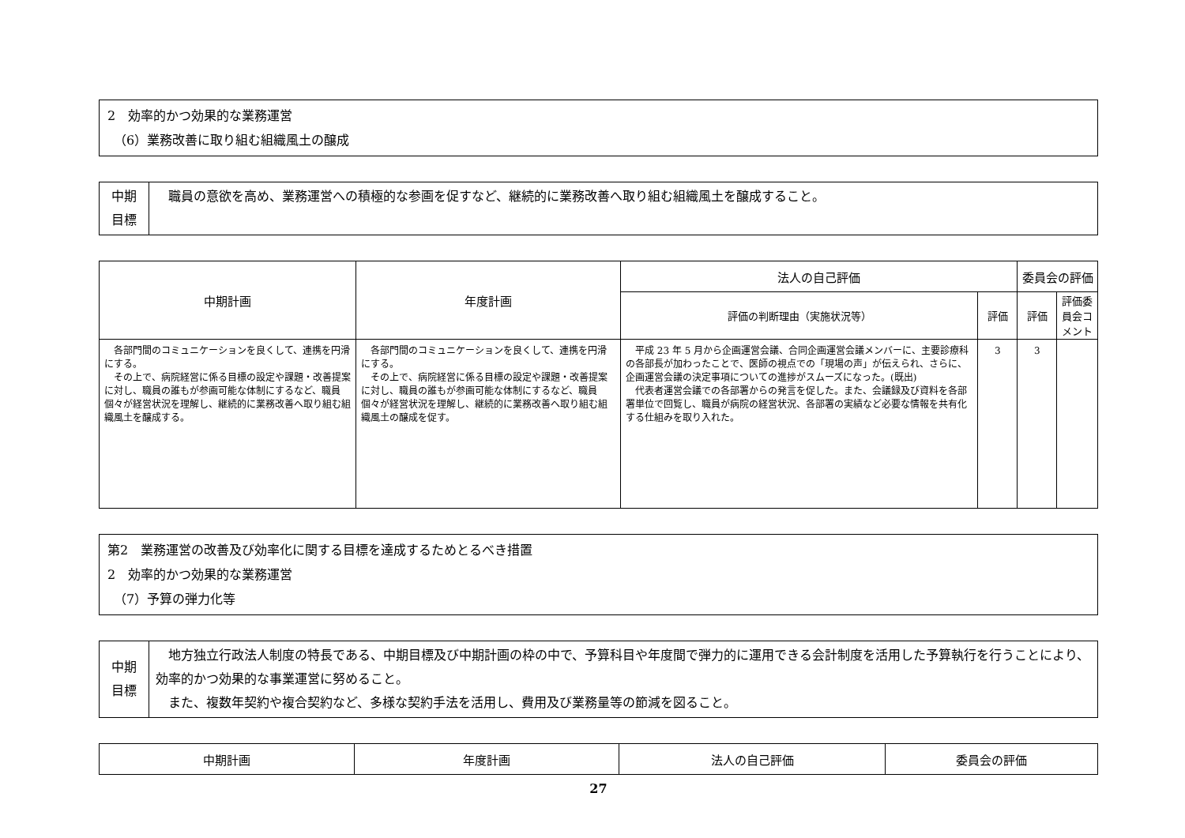2　効率的かつ効果的な業務運営
　（6）業務改善に取り組む組織風土の醸成
| 中期 目標 | 職員の意欲を高め、業務運営への積極的な参画を促すなど、継続的に業務改善へ取り組む組織風土を醸成すること。 |
| 中期計画 | 年度計画 | 法人の自己評価 | | 委員会の評価 | |
| --- | --- | --- | --- | --- | --- |
| | | 評価の判断理由（実施状況等） | 評価 | 評価 | 評価委員会コメント |
| 各部門間のコミュニケーションを良くして、連携を円滑にする。 その上で、病院経営に係る目標の設定や課題・改善提案に対し、職員の誰もが参画可能な体制にするなど、職員個々が経営状況を理解し、継続的に業務改善へ取り組む組織風土を醸成する。 | 各部門間のコミュニケーションを良くして、連携を円滑にする。 その上で、病院経営に係る目標の設定や課題・改善提案に対し、職員の誰もが参画可能な体制にするなど、職員個々が経営状況を理解し、継続的に業務改善へ取り組む組織風土の醸成を促す。 | 平成 23 年 5 月から企画運営会議、合同企画運営会議メンバーに、主要診療科の各部長が加わったことで、医師の視点での「現場の声」が伝えられ、さらに、企画運営会議の決定事項についての進捗がスムーズになった。(既出) 代表者運営会議での各部署からの発言を促した。また、会議録及び資料を各部署単位で回覧し、職員が病院の経営状況、各部署の実績など必要な情報を共有化する仕組みを取り入れた。 | 3 | 3 | |
第2　業務運営の改善及び効率化に関する目標を達成するためとるべき措置
2　効率的かつ効果的な業務運営
　（7）予算の弾力化等
| 中期 目標 | 地方独立行政法人制度の特長である、中期目標及び中期計画の枠の中で、予算科目や年度間で弾力的に運用できる会計制度を活用した予算執行を行うことにより、効率的かつ効果的な事業運営に努めること。 また、複数年契約や複合契約など、多様な契約手法を活用し、費用及び業務量等の節減を図ること。 |
| 中期計画 | 年度計画 | 法人の自己評価 | 委員会の評価 |
| --- | --- | --- | --- |
27